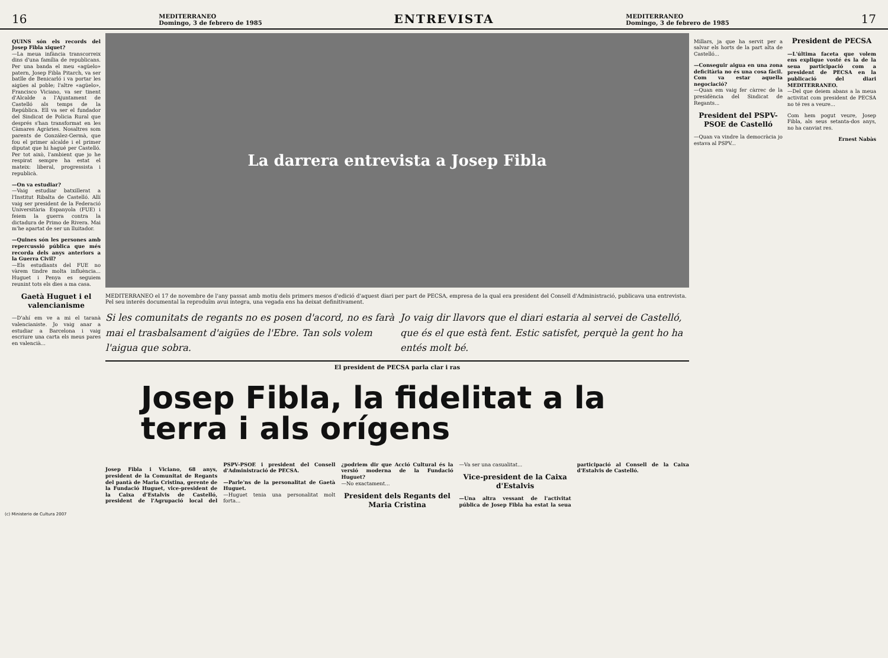16 MEDITERRANEO
Domingo, 3 de febrero de 1985 ENTREVISTA MEDITERRANEO
Domingo, 3 de febrero de 1985 17
QUINS són els records del Josep Fibla xiquet?
—La meua infància transcorreix dins d'una família de republicans. Per una banda el meu «agüelo» patern, Josep Fibla Pitarch, va ser batlle de Benicarló i va portar les aigües al poble; l'altre «agüelo», Francisco Viciano, va ser tinent d'Alcalde a l'Ajuntament de Castelló als temps de la República. Ell va ser el fundador del Sindicat de Policia Rural que després s'han transformat en les Càmares Agràries. Nosaltres som parents de González-Germà, que fou el primer alcalde i el primer diputat que hi hagué per Castelló. Per tot això, l'ambient que jo he respirat sempre ha estat el mateix: liberal, progressista i republicà.
—On va estudiar?
—Vaig estudiar batxillerat a l'Institut Ribalta de Castelló. Allí vaig ser president de la Federació Universitària Espanyola (FUE) i feiem la guerra contra la dictadura de Primo de Rivera. Mai m'he apartat de ser un lluitador.
—Quines són les persones amb repercussió pública que més recorda dels anys anteriors a la Guerra Civil?
—Els estudiants del FUE no vàrem tindre molta influència... Huguet i Penya es seguiem reunint tots els dies a ma casa.
Gaetà Huguet i el valencianisme
—D'ahí em ve a mi el taranà valencianiste. Jo vaig anar a estudiar a Barcelona i vaig escriure una carta els meus pares en valencià...
La darrera entrevista a Josep Fibla
MEDITERRANEO el 17 de novembre de l'any passat amb motiu dels primers mesos d'edició d'aquest diari per part de PECSA, empresa de la qual era president del Consell d'Administració, publicava una entrevista. Pel seu interés documental la reproduïm avui íntegra, una vegada ens ha deixat definitivament.
Si les comunitats de regants no es posen d'acord, no es farà mai el trasbalsament d'aigües de l'Ebre. Tan sols volem l'aigua que sobra.
Jo vaig dir llavors que el diari estaria al servei de Castelló, que és el que està fent. Estic satisfet, perquè la gent ho ha entés molt bé.
El president de PECSA parla clar i ras
Josep Fibla, la fidelitat a la terra i als orígens
Josep Fibla i Viciano, 68 anys, president de la Comunitat de Regants del pantà de Maria Cristina, gerente de la Fundació Huguet, vice-president de la Caixa d'Estalvis de Castelló, president de l'Agrupació local del PSPV-PSOE i president del Consell d'Administració de PECSA.
—Parle'ns de la personalitat de Gaetà Huguet.
—Huguet tenia una personalitat molt forta...
¿podriem dir que Acció Cultural és la versió moderna de la Fundació Huguet?
—No exactament...
President dels Regants del Maria Cristina
—Va ser una casualitat...
Vice-president de la Caixa d'Estalvis
—Una altra vessant de l'activitat pública de Josep Fibla ha estat la seua participació al Consell de la Caixa d'Estalvis de Castelló.
Millars, ja que ha servit per a salvar els horts de la part alta de Castelló...
—Conseguir aigua en una zona deficitària no és una cosa fàcil. Com va estar aquella negociació?
—Quan em vaig fer càrrec de la presidència del Sindicat de Regants...
President del PSPV-PSOE de Castelló
—Quan va vindre la democràcia jo estava al PSPV...
President de PECSA
—L'última faceta que volem ens explique vosté és la de la seua participació com a president de PECSA en la publicació del diari MEDITERRANEO.
—Del que deiem abans a la meua activitat com president de PECSA no té res a veure...
Com hem pogut veure, Josep Fibla, als seus setanta-dos anys, no ha canviat res.
Ernest Nabàs
(c) Ministerio de Cultura 2007